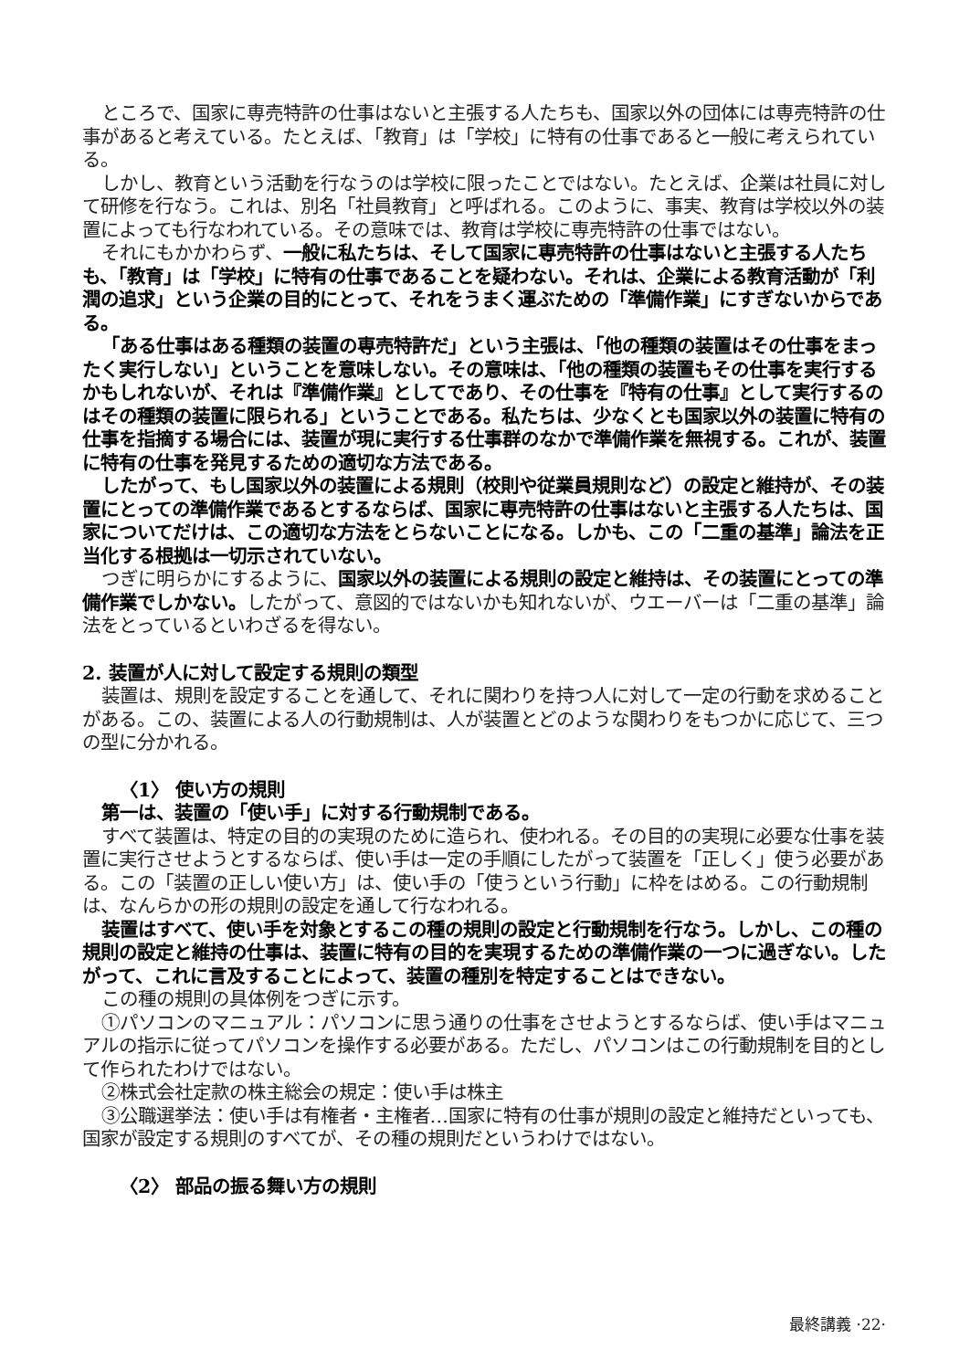ところで、国家に専売特許の仕事はないと主張する人たちも、国家以外の団体には専売特許の仕事があると考えている。たとえば、「教育」は「学校」に特有の仕事であると一般に考えられている。
しかし、教育という活動を行なうのは学校に限ったことではない。たとえば、企業は社員に対して研修を行なう。これは、別名「社員教育」と呼ばれる。このように、事実、教育は学校以外の装置によっても行なわれている。その意味では、教育は学校に専売特許の仕事ではない。
それにもかかわらず、一般に私たちは、そして国家に専売特許の仕事はないと主張する人たちも、「教育」は「学校」に特有の仕事であることを疑わない。それは、企業による教育活動が「利潤の追求」という企業の目的にとって、それをうまく運ぶための「準備作業」にすぎないからである。
「ある仕事はある種類の装置の専売特許だ」という主張は、「他の種類の装置はその仕事をまったく実行しない」ということを意味しない。その意味は、「他の種類の装置もその仕事を実行するかもしれないが、それは『準備作業』としてであり、その仕事を『特有の仕事』として実行するのはその種類の装置に限られる」ということである。私たちは、少なくとも国家以外の装置に特有の仕事を指摘する場合には、装置が現に実行する仕事群のなかで準備作業を無視する。これが、装置に特有の仕事を発見するための適切な方法である。
したがって、もし国家以外の装置による規則（校則や従業員規則など）の設定と維持が、その装置にとっての準備作業であるとするならば、国家に専売特許の仕事はないと主張する人たちは、国家についてだけは、この適切な方法をとらないことになる。しかも、この「二重の基準」論法を正当化する根拠は一切示されていない。
つぎに明らかにするように、国家以外の装置による規則の設定と維持は、その装置にとっての準備作業でしかない。したがって、意図的ではないかも知れないが、ウエーバーは「二重の基準」論法をとっているといわざるを得ない。
2. 装置が人に対して設定する規則の類型
装置は、規則を設定することを通して、それに関わりを持つ人に対して一定の行動を求めることがある。この、装置による人の行動規制は、人が装置とどのような関わりをもつかに応じて、三つの型に分かれる。
〈1〉 使い方の規則
第一は、装置の「使い手」に対する行動規制である。
すべて装置は、特定の目的の実現のために造られ、使われる。その目的の実現に必要な仕事を装置に実行させようとするならば、使い手は一定の手順にしたがって装置を「正しく」使う必要がある。この「装置の正しい使い方」は、使い手の「使うという行動」に枠をはめる。この行動規制は、なんらかの形の規則の設定を通して行なわれる。
装置はすべて、使い手を対象とするこの種の規則の設定と行動規制を行なう。しかし、この種の規則の設定と維持の仕事は、装置に特有の目的を実現するための準備作業の一つに過ぎない。したがって、これに言及することによって、装置の種別を特定することはできない。
この種の規則の具体例をつぎに示す。
①パソコンのマニュアル：パソコンに思う通りの仕事をさせようとするならば、使い手はマニュアルの指示に従ってパソコンを操作する必要がある。ただし、パソコンはこの行動規制を目的として作られたわけではない。
②株式会社定款の株主総会の規定：使い手は株主
③公職選挙法：使い手は有権者・主権者…国家に特有の仕事が規則の設定と維持だといっても、国家が設定する規則のすべてが、その種の規則だというわけではない。
〈2〉 部品の振る舞い方の規則
最終講義 ·22·